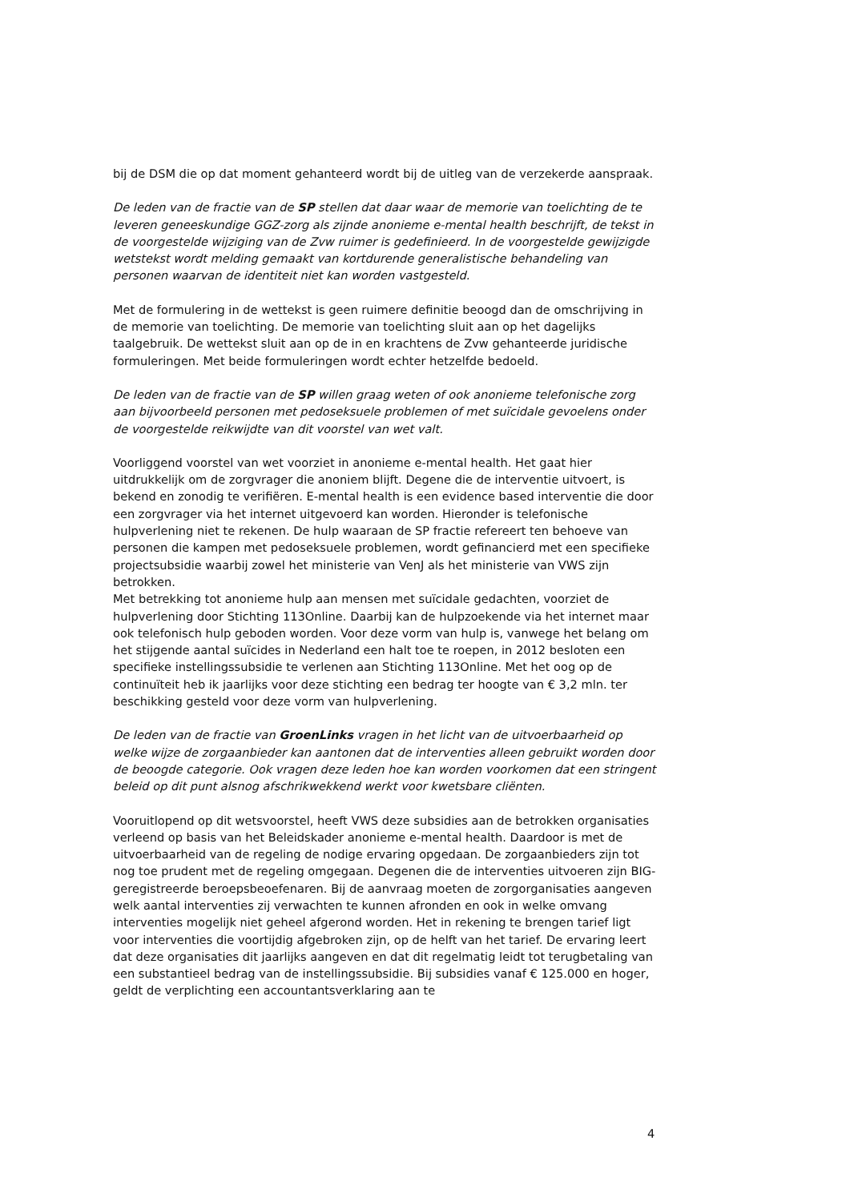bij de DSM die op dat moment gehanteerd wordt bij de uitleg van de verzekerde aanspraak.
De leden van de fractie van de SP stellen dat daar waar de memorie van toelichting de te leveren geneeskundige GGZ-zorg als zijnde anonieme e-mental health beschrijft, de tekst in de voorgestelde wijziging van de Zvw ruimer is gedefinieerd. In de voorgestelde gewijzigde wetstekst wordt melding gemaakt van kortdurende generalistische behandeling van personen waarvan de identiteit niet kan worden vastgesteld.
Met de formulering in de wettekst is geen ruimere definitie beoogd dan de omschrijving in de memorie van toelichting. De memorie van toelichting sluit aan op het dagelijks taalgebruik. De wettekst sluit aan op de in en krachtens de Zvw gehanteerde juridische formuleringen. Met beide formuleringen wordt echter hetzelfde bedoeld.
De leden van de fractie van de SP willen graag weten of ook anonieme telefonische zorg aan bijvoorbeeld personen met pedoseksuele problemen of met suïcidale gevoelens onder de voorgestelde reikwijdte van dit voorstel van wet valt.
Voorliggend voorstel van wet voorziet in anonieme e-mental health. Het gaat hier uitdrukkelijk om de zorgvrager die anoniem blijft. Degene die de interventie uitvoert, is bekend en zonodig te verifiëren. E-mental health is een evidence based interventie die door een zorgvrager via het internet uitgevoerd kan worden. Hieronder is telefonische hulpverlening niet te rekenen. De hulp waaraan de SP fractie refereert ten behoeve van personen die kampen met pedoseksuele problemen, wordt gefinancierd met een specifieke projectsubsidie waarbij zowel het ministerie van VenJ als het ministerie van VWS zijn betrokken.
Met betrekking tot anonieme hulp aan mensen met suïcidale gedachten, voorziet de hulpverlening door Stichting 113Online. Daarbij kan de hulpzoekende via het internet maar ook telefonisch hulp geboden worden. Voor deze vorm van hulp is, vanwege het belang om het stijgende aantal suïcides in Nederland een halt toe te roepen, in 2012 besloten een specifieke instellingssubsidie te verlenen aan Stichting 113Online. Met het oog op de continuïteit heb ik jaarlijks voor deze stichting een bedrag ter hoogte van € 3,2 mln. ter beschikking gesteld voor deze vorm van hulpverlening.
De leden van de fractie van GroenLinks vragen in het licht van de uitvoerbaarheid op welke wijze de zorgaanbieder kan aantonen dat de interventies alleen gebruikt worden door de beoogde categorie. Ook vragen deze leden hoe kan worden voorkomen dat een stringent beleid op dit punt alsnog afschrikwekkend werkt voor kwetsbare cliënten.
Vooruitlopend op dit wetsvoorstel, heeft VWS deze subsidies aan de betrokken organisaties verleend op basis van het Beleidskader anonieme e-mental health. Daardoor is met de uitvoerbaarheid van de regeling de nodige ervaring opgedaan. De zorgaanbieders zijn tot nog toe prudent met de regeling omgegaan. Degenen die de interventies uitvoeren zijn BIG-geregistreerde beroepsbeoefenaren. Bij de aanvraag moeten de zorgorganisaties aangeven welk aantal interventies zij verwachten te kunnen afronden en ook in welke omvang interventies mogelijk niet geheel afgerond worden. Het in rekening te brengen tarief ligt voor interventies die voortijdig afgebroken zijn, op de helft van het tarief. De ervaring leert dat deze organisaties dit jaarlijks aangeven en dat dit regelmatig leidt tot terugbetaling van een substantieel bedrag van de instellingssubsidie. Bij subsidies vanaf € 125.000 en hoger, geldt de verplichting een accountantsverklaring aan te
4